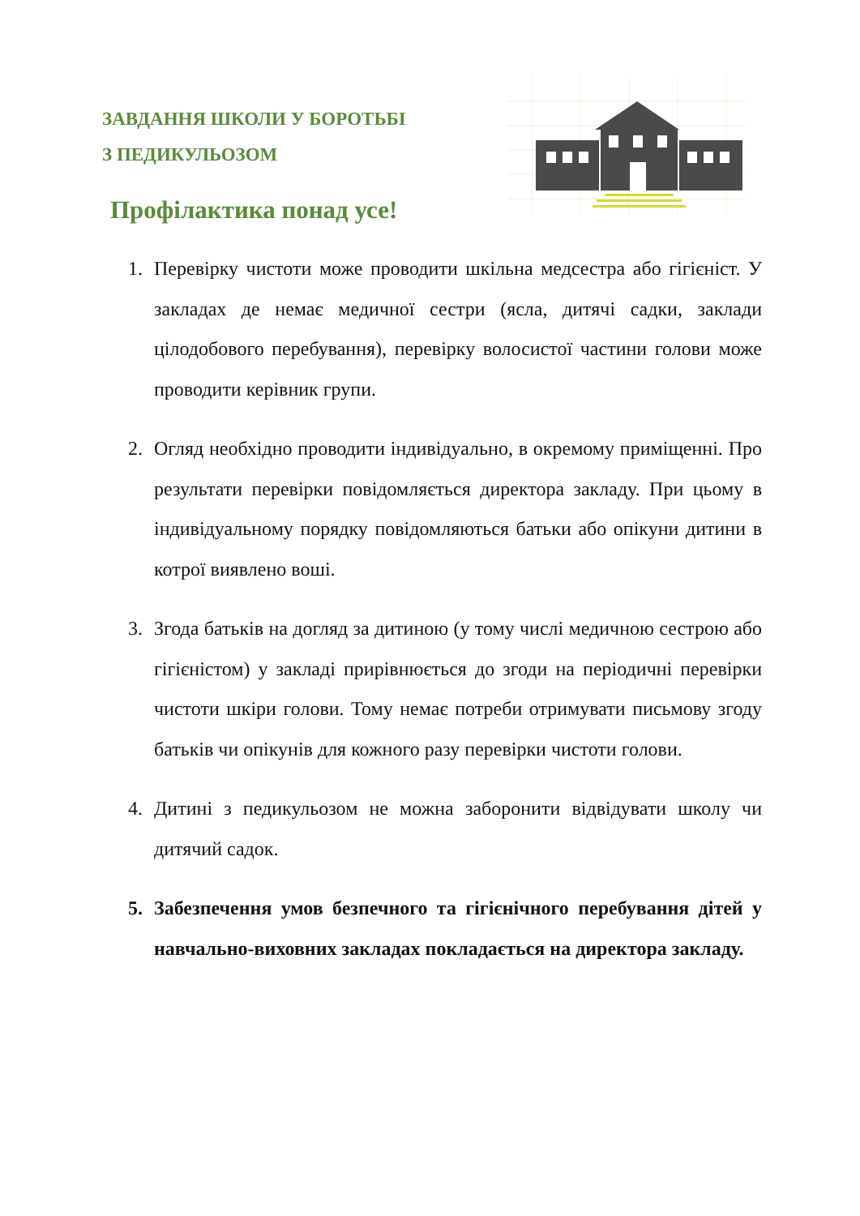ЗАВДАННЯ ШКОЛИ У БОРОТЬБІ
З ПЕДИКУЛЬОЗОМ
Профілактика понад усе!
1. Перевірку чистоти може проводити шкільна медсестра або гігієніст. У закладах де немає медичної сестри (ясла, дитячі садки, заклади цілодобового перебування), перевірку волосистої частини голови може проводити керівник групи.
2. Огляд необхідно проводити індивідуально, в окремому приміщенні. Про результати перевірки повідомляється директора закладу. При цьому в індивідуальному порядку повідомляються батьки або опікуни дитини в котрої виявлено воші.
3. Згода батьків на догляд за дитиною (у тому числі медичною сестрою або гігієністом) у закладі прирівнюється до згоди на періодичні перевірки чистоти шкіри голови. Тому немає потреби отримувати письмову згоду батьків чи опікунів для кожного разу перевірки чистоти голови.
4. Дитині з педикульозом не можна заборонити відвідувати школу чи дитячий садок.
5. Забезпечення умов безпечного та гігієнічного перебування дітей у навчально-виховних закладах покладається на директора закладу.